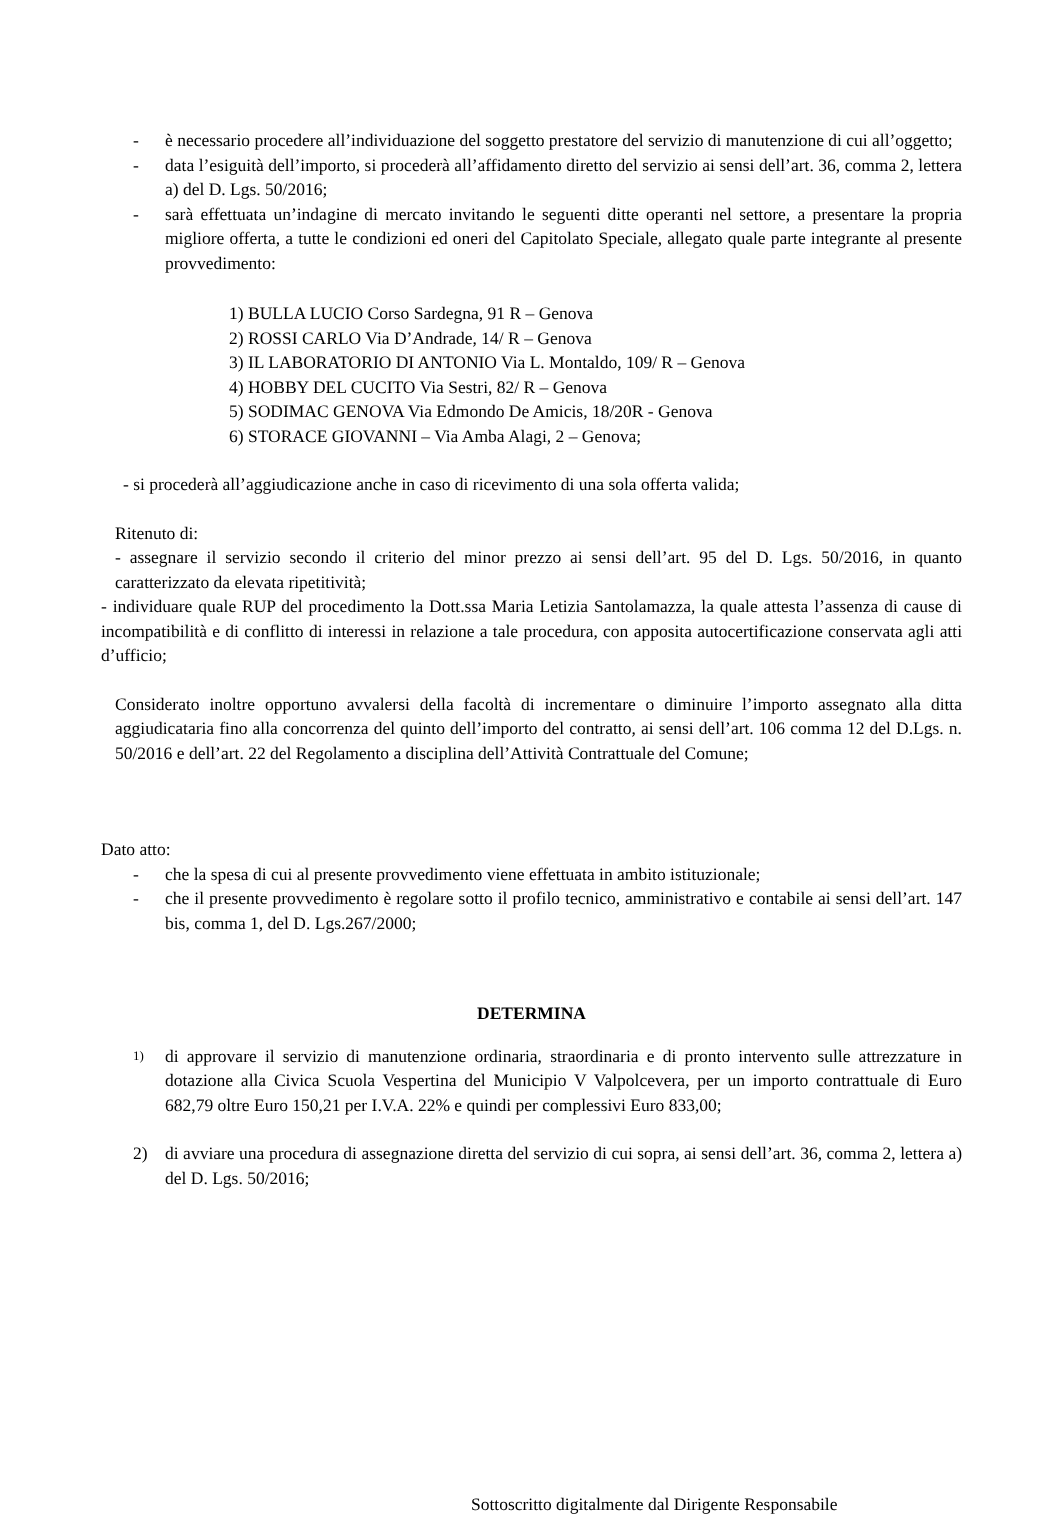- è necessario procedere all’individuazione del soggetto prestatore del servizio di manutenzione di cui all’oggetto;
- data l’esiguità dell’importo, si procederà all’affidamento diretto del servizio ai sensi dell’art. 36, comma 2, lettera a) del D. Lgs. 50/2016;
- sarà effettuata un’indagine di mercato invitando le seguenti ditte operanti nel settore, a presentare la propria migliore offerta, a tutte le condizioni ed oneri del Capitolato Speciale, allegato quale parte integrante al presente provvedimento:
1) BULLA LUCIO Corso Sardegna, 91 R – Genova
2) ROSSI CARLO Via D’Andrade, 14/ R – Genova
3) IL LABORATORIO DI ANTONIO Via L. Montaldo, 109/ R – Genova
4) HOBBY DEL CUCITO Via Sestri, 82/ R – Genova
5) SODIMAC GENOVA Via Edmondo De Amicis, 18/20R - Genova
6) STORACE GIOVANNI – Via Amba Alagi, 2 – Genova;
- si procederà all’aggiudicazione anche in caso di ricevimento di una sola offerta valida;
Ritenuto di:
- assegnare il servizio secondo il criterio del minor prezzo ai sensi dell’art. 95 del D. Lgs. 50/2016, in quanto caratterizzato da elevata ripetitività;
- individuare quale RUP del procedimento la Dott.ssa Maria Letizia Santolamazza, la quale attesta l’assenza di cause di incompatibilità e di conflitto di interessi in relazione a tale procedura, con apposita autocertificazione conservata agli atti d’ufficio;
Considerato inoltre opportuno avvalersi della facoltà di incrementare o diminuire l’importo assegnato alla ditta aggiudicataria fino alla concorrenza del quinto dell’importo del contratto, ai sensi dell’art. 106 comma 12 del D.Lgs. n. 50/2016 e dell’art. 22 del Regolamento a disciplina dell’Attività Contrattuale del Comune;
Dato atto:
- che la spesa di cui al presente provvedimento viene effettuata in ambito istituzionale;
- che il presente provvedimento è regolare sotto il profilo tecnico, amministrativo e contabile ai sensi dell’art. 147 bis, comma 1, del D. Lgs.267/2000;
DETERMINA
1) di approvare il servizio di manutenzione ordinaria, straordinaria e di pronto intervento sulle attrezzature in dotazione alla Civica Scuola Vespertina del Municipio V Valpolcevera, per un importo contrattuale di Euro 682,79 oltre Euro 150,21 per I.V.A. 22% e quindi per complessivi Euro 833,00;
2) di avviare una procedura di assegnazione diretta del servizio di cui sopra, ai sensi dell’art. 36, comma 2, lettera a) del D. Lgs. 50/2016;
Sottoscritto digitalmente dal Dirigente Responsabile